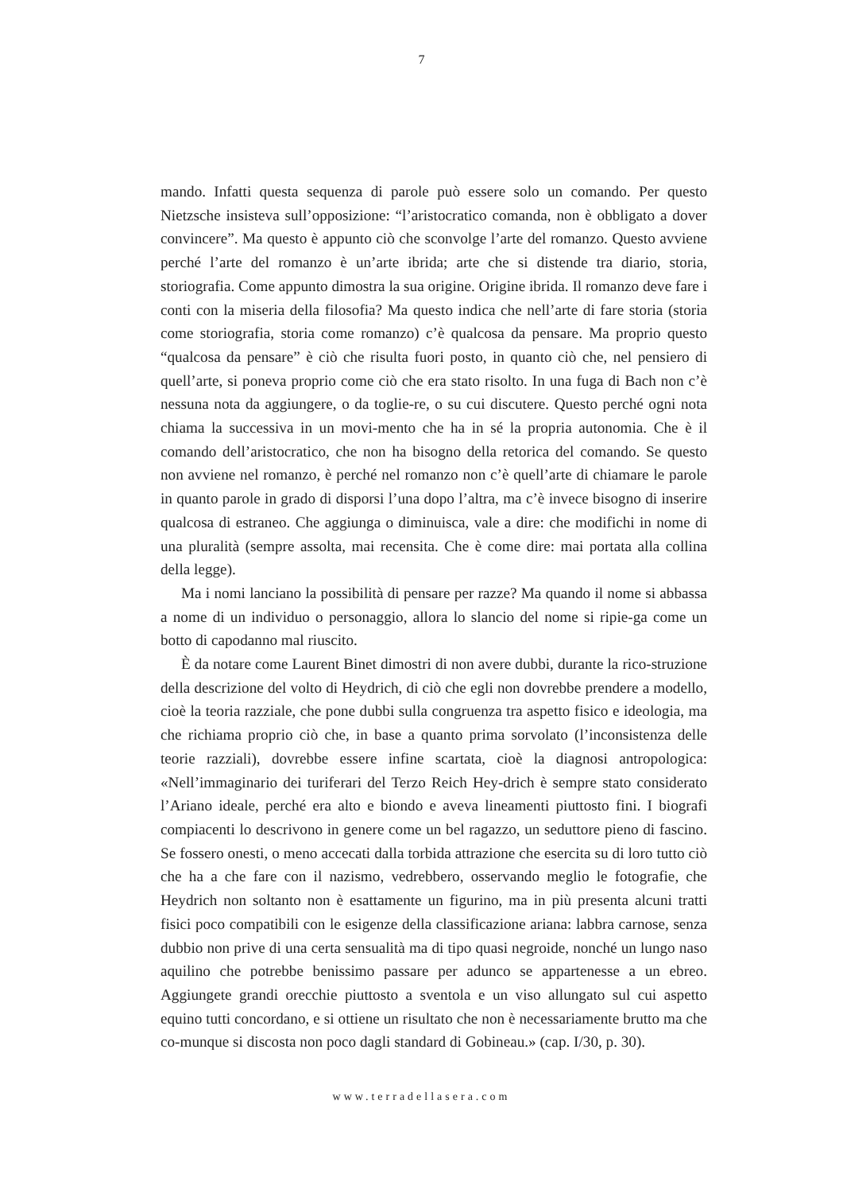7
mando. Infatti questa sequenza di parole può essere solo un comando. Per questo Nietzsche insisteva sull’opposizione: “l’aristocratico comanda, non è obbligato a dover convincere”. Ma questo è appunto ciò che sconvolge l’arte del romanzo. Questo avviene perché l’arte del romanzo è un’arte ibrida; arte che si distende tra diario, storia, storiografia. Come appunto dimostra la sua origine. Origine ibrida. Il romanzo deve fare i conti con la miseria della filosofia? Ma questo indica che nell’arte di fare storia (storia come storiografia, storia come romanzo) c’è qualcosa da pensare. Ma proprio questo “qualcosa da pensare” è ciò che risulta fuori posto, in quanto ciò che, nel pensiero di quell’arte, si poneva proprio come ciò che era stato risolto. In una fuga di Bach non c’è nessuna nota da aggiungere, o da toglie-re, o su cui discutere. Questo perché ogni nota chiama la successiva in un movi-mento che ha in sé la propria autonomia. Che è il comando dell’aristocratico, che non ha bisogno della retorica del comando. Se questo non avviene nel romanzo, è perché nel romanzo non c’è quell’arte di chiamare le parole in quanto parole in grado di disporsi l’una dopo l’altra, ma c’è invece bisogno di inserire qualcosa di estraneo. Che aggiunga o diminuisca, vale a dire: che modifichi in nome di una pluralità (sempre assolta, mai recensita. Che è come dire: mai portata alla collina della legge).
Ma i nomi lanciano la possibilità di pensare per razze? Ma quando il nome si abbassa a nome di un individuo o personaggio, allora lo slancio del nome si ripie-ga come un botto di capodanno mal riuscito.
È da notare come Laurent Binet dimostri di non avere dubbi, durante la rico-struzione della descrizione del volto di Heydrich, di ciò che egli non dovrebbe prendere a modello, cioè la teoria razziale, che pone dubbi sulla congruenza tra aspetto fisico e ideologia, ma che richiama proprio ciò che, in base a quanto prima sorvolato (l’inconsistenza delle teorie razziali), dovrebbe essere infine scartata, cioè la diagnosi antropologica: «Nell’immaginario dei turiferari del Terzo Reich Hey-drich è sempre stato considerato l’Ariano ideale, perché era alto e biondo e aveva lineamenti piuttosto fini. I biografi compiacenti lo descrivono in genere come un bel ragazzo, un seduttore pieno di fascino. Se fossero onesti, o meno accecati dalla torbida attrazione che esercita su di loro tutto ciò che ha a che fare con il nazismo, vedrebbero, osservando meglio le fotografie, che Heydrich non soltanto non è esattamente un figurino, ma in più presenta alcuni tratti fisici poco compatibili con le esigenze della classificazione ariana: labbra carnose, senza dubbio non prive di una certa sensualità ma di tipo quasi negroide, nonché un lungo naso aquilino che potrebbe benissimo passare per adunco se appartenesse a un ebreo. Aggiungete grandi orecchie piuttosto a sventola e un viso allungato sul cui aspetto equino tutti concordano, e si ottiene un risultato che non è necessariamente brutto ma che co-munque si discosta non poco dagli standard di Gobineau.» (cap. I/30, p. 30).
www.terradellasera.com